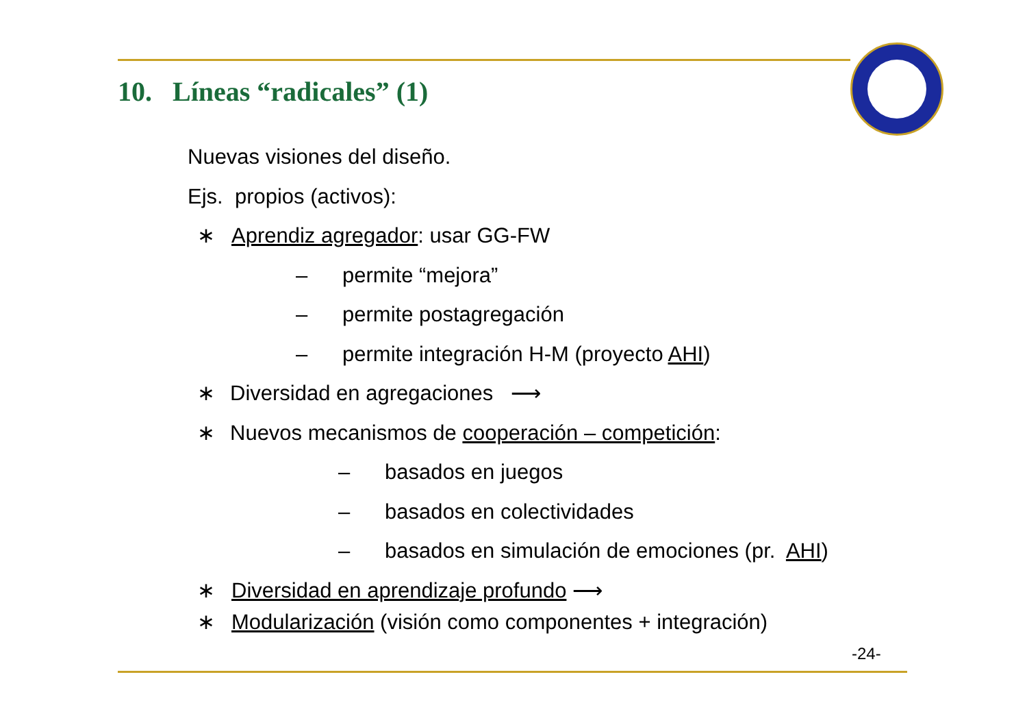10. Líneas “radicales” (1)
Nuevas visiones del diseño. Ejs. propios (activos): ∗ Aprendiz agregador: usar GG-FW – permite “mejora”
– permite postagregación
– permite integración H-M (proyecto AHI)
∗ Diversidad en agregaciones ⟶
∗ Nuevos mecanismos de cooperación – competición:
– basados en juegos
– basados en colectividades
– basados en simulación de emociones (pr. AHI)
∗ Diversidad en aprendizaje profundo ⟶
∗ Modularización (visión como componentes + integración)
-24-